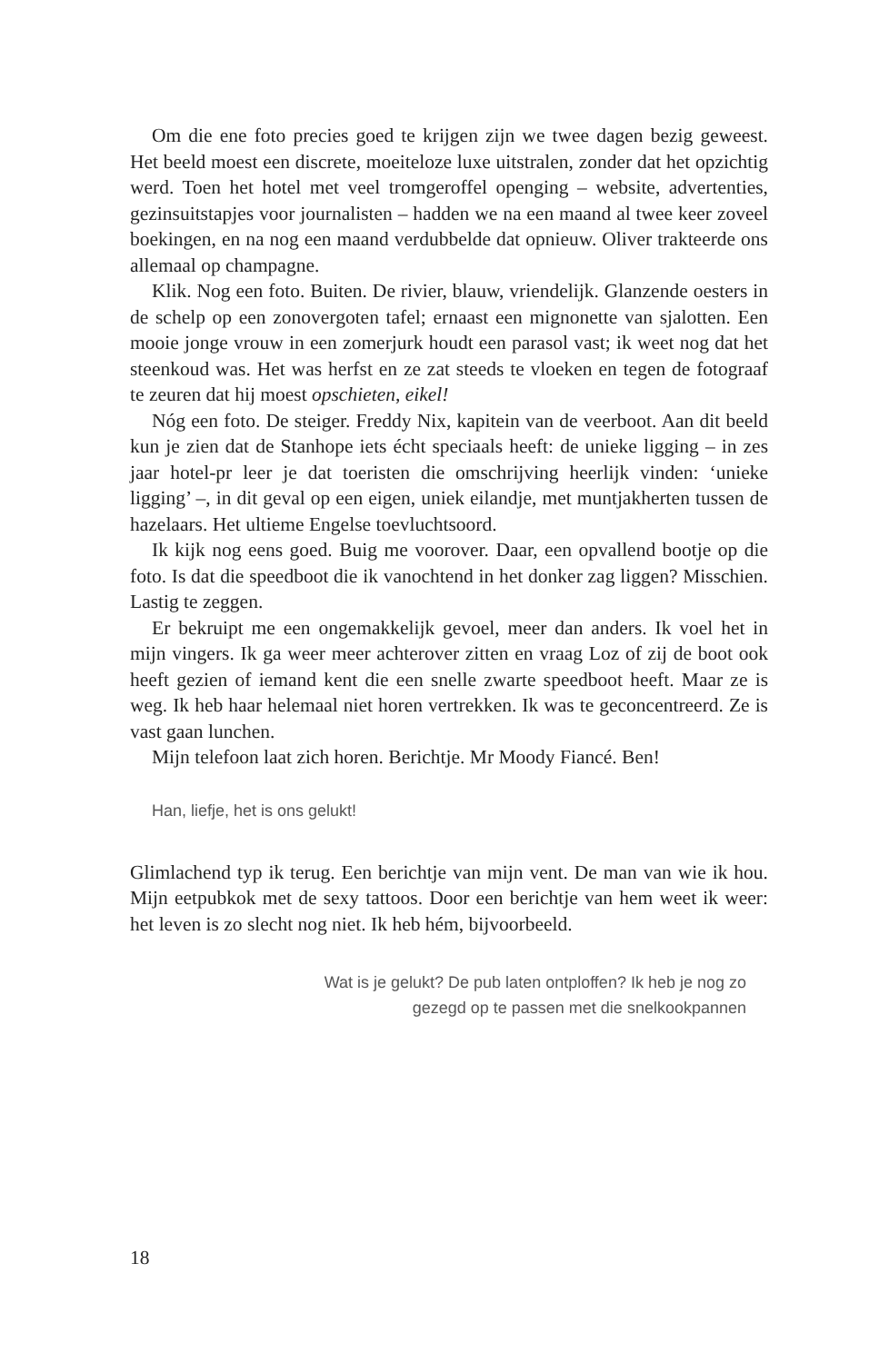Om die ene foto precies goed te krijgen zijn we twee dagen bezig geweest. Het beeld moest een discrete, moeiteloze luxe uitstralen, zonder dat het opzichtig werd. Toen het hotel met veel tromgeroffel openging – website, advertenties, gezinsuitstapjes voor journalisten – hadden we na een maand al twee keer zoveel boekingen, en na nog een maand verdubbelde dat opnieuw. Oliver trakteerde ons allemaal op champagne.
Klik. Nog een foto. Buiten. De rivier, blauw, vriendelijk. Glanzende oesters in de schelp op een zonovergoten tafel; ernaast een mignonette van sjalotten. Een mooie jonge vrouw in een zomerjurk houdt een parasol vast; ik weet nog dat het steenkoud was. Het was herfst en ze zat steeds te vloeken en tegen de fotograaf te zeuren dat hij moest opschieten, eikel!
Nóg een foto. De steiger. Freddy Nix, kapitein van de veerboot. Aan dit beeld kun je zien dat de Stanhope iets écht speciaals heeft: de unieke ligging – in zes jaar hotel-pr leer je dat toeristen die omschrijving heerlijk vinden: ‘unieke ligging’ –, in dit geval op een eigen, uniek eilandje, met muntjakherten tussen de hazelaars. Het ultieme Engelse toevluchtsoord.
Ik kijk nog eens goed. Buig me voorover. Daar, een opvallend bootje op die foto. Is dat die speedboot die ik vanochtend in het donker zag liggen? Misschien. Lastig te zeggen.
Er bekruipt me een ongemakkelijk gevoel, meer dan anders. Ik voel het in mijn vingers. Ik ga weer meer achterover zitten en vraag Loz of zij de boot ook heeft gezien of iemand kent die een snelle zwarte speedboot heeft. Maar ze is weg. Ik heb haar helemaal niet horen vertrekken. Ik was te geconcentreerd. Ze is vast gaan lunchen.
Mijn telefoon laat zich horen. Berichtje. Mr Moody Fiancé. Ben!
Han, liefje, het is ons gelukt!
Glimlachend typ ik terug. Een berichtje van mijn vent. De man van wie ik hou. Mijn eetpubkok met de sexy tattoos. Door een berichtje van hem weet ik weer: het leven is zo slecht nog niet. Ik heb hém, bijvoorbeeld.
Wat is je gelukt? De pub laten ontploffen? Ik heb je nog zo gezegd op te passen met die snelkookpannen
18